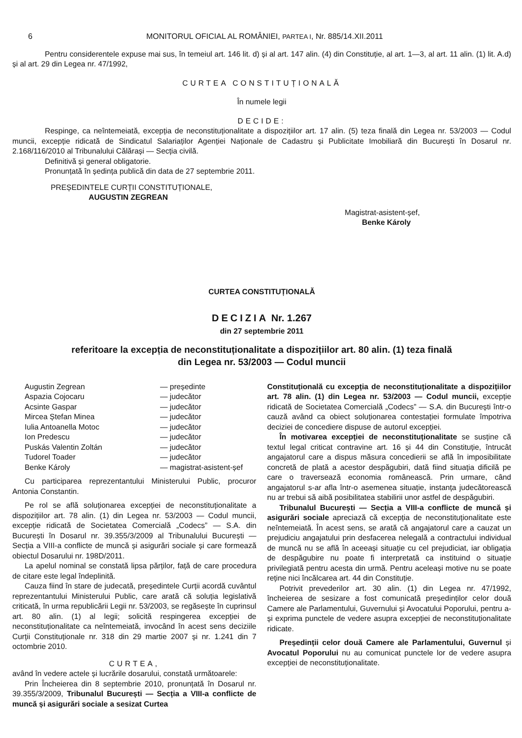6 MONITORUL OFICIAL AL ROMÂNIEI, PARTEA I, Nr. 885/14.XII.2011
Pentru considerentele expuse mai sus, în temeiul art. 146 lit. d) și al art. 147 alin. (4) din Constituție, al art. 1—3, al art. 11 alin. (1) lit. A.d) și al art. 29 din Legea nr. 47/1992,
CURTEA CONSTITUȚIONALĂ
În numele legii
DECIDE:
Respinge, ca neîntemeiată, excepția de neconstituționalitate a dispozițiilor art. 17 alin. (5) teza finală din Legea nr. 53/2003 — Codul muncii, excepție ridicată de Sindicatul Salariaților Agenției Naționale de Cadastru și Publicitate Imobiliară din București în Dosarul nr. 2.168/116/2010 al Tribunalului Călărași — Secția civilă.
Definitivă și general obligatorie.
Pronunțată în ședința publică din data de 27 septembrie 2011.
PREȘEDINTELE CURȚII CONSTITUȚIONALE,
AUGUSTIN ZEGREAN
Magistrat-asistent-șef,
Benke Károly
CURTEA CONSTITUȚIONALĂ
DECIZIA Nr. 1.267
din 27 septembrie 2011
referitoare la excepția de neconstituționalitate a dispozițiilor art. 80 alin. (1) teza finală
din Legea nr. 53/2003 — Codul muncii
Augustin Zegrean — președinte Aspazia Cojocaru — judecător Acsinte Gaspar — judecător Mircea Ștefan Minea — judecător Iulia Antoanella Motoc — judecător Ion Predescu — judecător Puskás Valentin Zoltán — judecător Tudorel Toader — judecător Benke Károly — magistrat-asistent-șef
Cu participarea reprezentantului Ministerului Public, procuror Antonia Constantin.
Pe rol se află soluționarea excepției de neconstituționalitate a dispozițiilor art. 78 alin. (1) din Legea nr. 53/2003 — Codul muncii, excepție ridicată de Societatea Comercială „Codecs” — S.A. din București în Dosarul nr. 39.355/3/2009 al Tribunalului București — Secția a VIII-a conflicte de muncă și asigurări sociale și care formează obiectul Dosarului nr. 198D/2011.
La apelul nominal se constată lipsa părților, față de care procedura de citare este legal îndeplinită.
Cauza fiind în stare de judecată, președintele Curții acordă cuvântul reprezentantului Ministerului Public, care arată că soluția legislativă criticată, în urma republicării Legii nr. 53/2003, se regăsește în cuprinsul art. 80 alin. (1) al legii; solicită respingerea excepției de neconstituționalitate ca neîntemeiată, invocând în acest sens deciziile Curții Constituționale nr. 318 din 29 martie 2007 și nr. 1.241 din 7 octombrie 2010.
CURTEA,
având în vedere actele și lucrările dosarului, constată următoarele:
Prin Încheierea din 8 septembrie 2010, pronunțată în Dosarul nr. 39.355/3/2009, Tribunalul București — Secția a VIII-a conflicte de muncă și asigurări sociale a sesizat Curtea
Constituțională cu excepția de neconstituționalitate a dispozițiilor art. 78 alin. (1) din Legea nr. 53/2003 — Codul muncii, excepție ridicată de Societatea Comercială „Codecs” — S.A. din București într-o cauză având ca obiect soluționarea contestației formulate împotriva deciziei de concediere dispuse de autorul excepției.
În motivarea excepției de neconstituționalitate se susține că textul legal criticat contravine art. 16 și 44 din Constituție, întrucât angajatorul care a dispus măsura concedierii se află în imposibilitate concretă de plată a acestor despăgubiri, dată fiind situația dificilă pe care o traversează economia românească. Prin urmare, când angajatorul s-ar afla într-o asemenea situație, instanța judecătorească nu ar trebui să aibă posibilitatea stabilirii unor astfel de despăgubiri.
Tribunalul București — Secția a VIII-a conflicte de muncă și asigurări sociale apreciază că excepția de neconstituționalitate este neîntemeiată. În acest sens, se arată că angajatorul care a cauzat un prejudiciu angajatului prin desfacerea nelegală a contractului individual de muncă nu se află în aceeași situație cu cel prejudiciat, iar obligația de despăgubire nu poate fi interpretată ca instituind o situație privilegiată pentru acesta din urmă. Pentru aceleași motive nu se poate reține nici încălcarea art. 44 din Constituție.
Potrivit prevederilor art. 30 alin. (1) din Legea nr. 47/1992, încheierea de sesizare a fost comunicată președinților celor două Camere ale Parlamentului, Guvernului și Avocatului Poporului, pentru a-și exprima punctele de vedere asupra excepției de neconstituționalitate ridicate.
Președinții celor două Camere ale Parlamentului, Guvernul și Avocatul Poporului nu au comunicat punctele lor de vedere asupra excepției de neconstituționalitate.